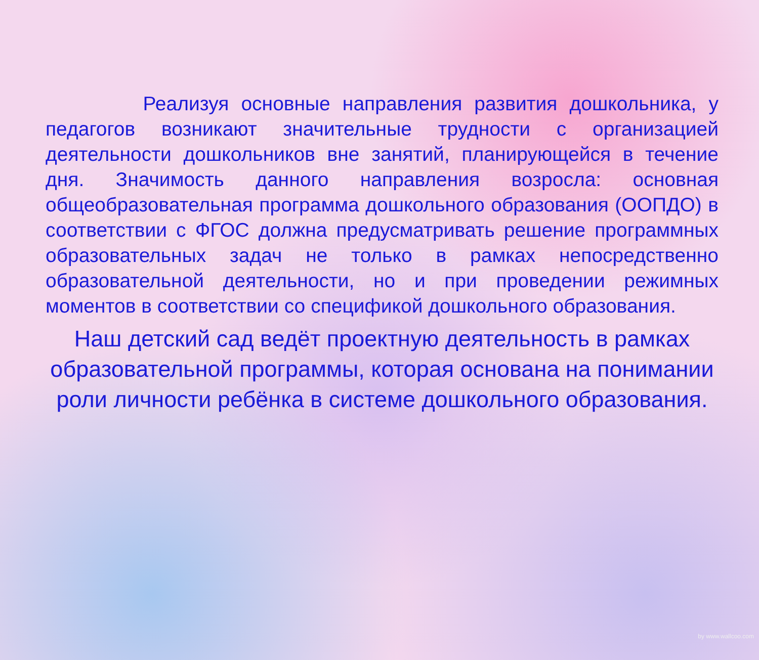Реализуя основные направления развития дошкольника, у педагогов возникают значительные трудности с организацией деятельности дошкольников вне занятий, планирующейся в течение дня. Значимость данного направления возросла: основная общеобразовательная программа дошкольного образования (ООПДО) в соответствии с ФГОС должна предусматривать решение программных образовательных задач не только в рамках непосредственно образовательной деятельности, но и при проведении режимных моментов в соответствии со спецификой дошкольного образования.
Наш детский сад ведёт проектную деятельность в рамках образовательной программы, которая основана на понимании роли личности ребёнка в системе дошкольного образования.
by www.wallcoo.com